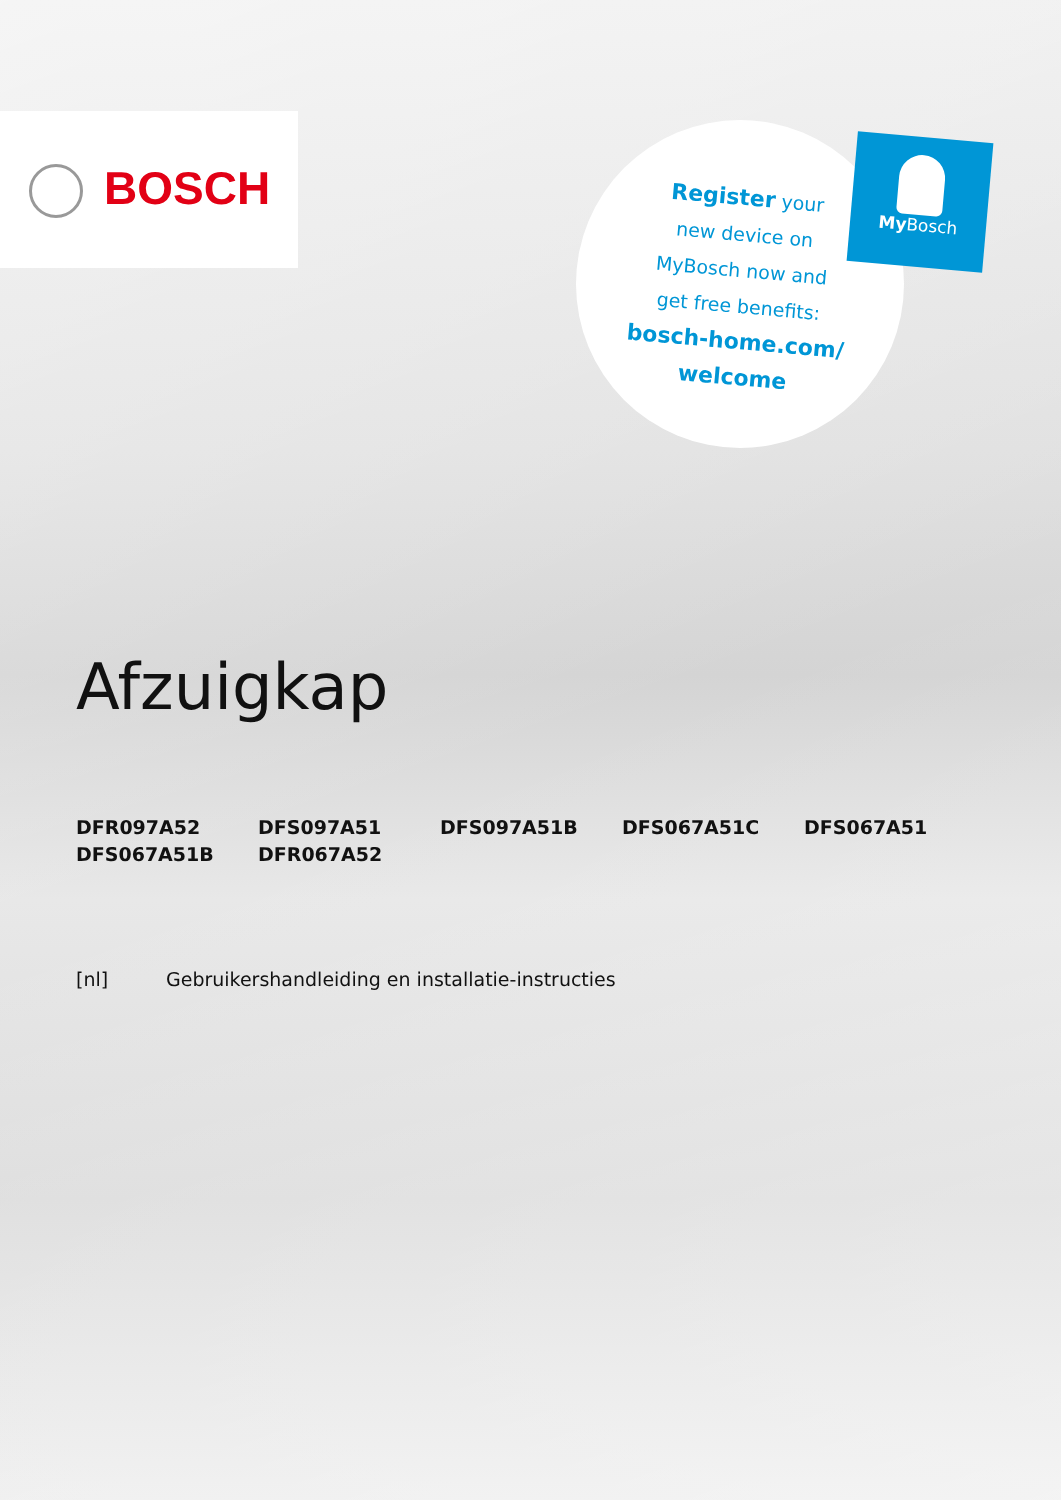BOSCH
Register your
new device on
MyBosch now and
get free benefits:
bosch-home.com/
welcome
My Bosch
Afzuigkap
DFR097A52
DFS097A51
DFS097A51B
DFS067A51C
DFS067A51
DFS067A51B
DFR067A52
[nl] Gebruikershandleiding en installatie-instructies